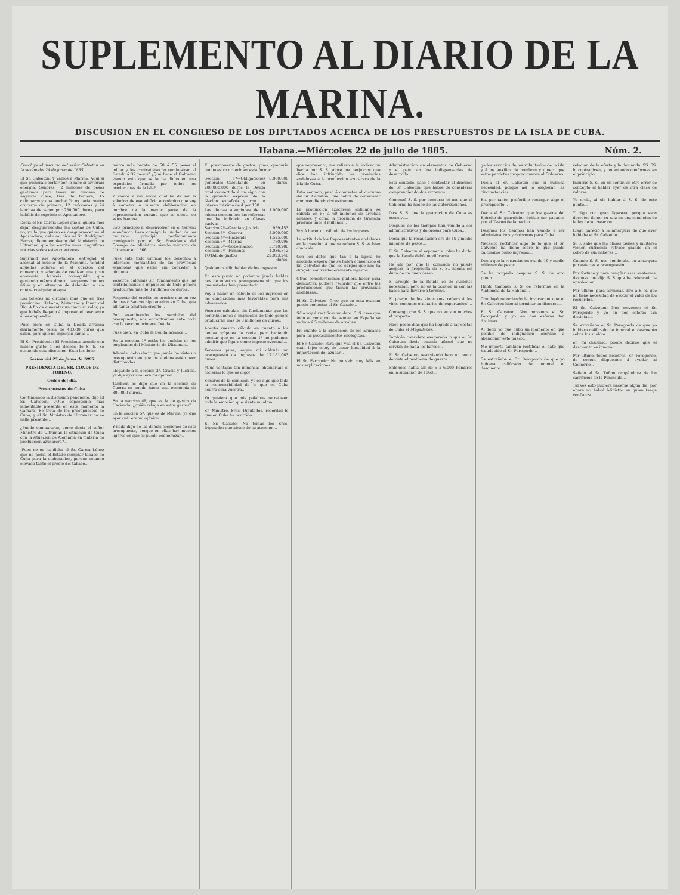SUPLEMENTO AL DIARIO DE LA MARINA.
DISCUSION EN EL CONGRESO DE LOS DIPUTADOS ACERCA DE LOS PRESUPUESTOS DE LA ISLA DE CUBA.
Habana.—Miércoles 22 de julio de 1885. Núm. 2.
Concluye el discurso del señor Calveton en la sesion del 24 de junio de 1885.
El Sr. Calveton: Y vamos á Marina. Aquí sí que pudiérais cortar por lo sano si tuviérais energía. Señores: ¡2 millones de pesos gastamos para tener un crucero de segunda clase, tres de tercera, 15 cañoneros y una lancha! Yo os daria cuatro cruceros de primera, 12 cañoneros y 24 lanchas de vapor por 780,000 duros, pero habíais de suprimir el Apostadero.
Decia el Sr. García López que si quiera mos dejar desguarnecidas las costas de Cuba; no, yo lo que quiero es desguarnecer es el Apostadero, del cual dice el Sr. Rodríguez Ferrer, digno empleado del Ministerio de Ultramar, que ha escrito unas magníficas noticias sobre estas cuestiones...
Suprimid ese Apostadero, entregad el arsenal al muelle de la Machina, vended aquellos solares en el corazon del comercio, y además de realizar una gran economía, habréis conseguido que gastando ménos dinero, tengamos buques útiles y en situacion de defender la isla contra cualquier ataque.
Los billetes no circulan más que en tres provincias: Habana, Matanzas y Pinar del Rio. Á fin de aumentar un tanto su valor, ya que habéis llegado á imponer el descuento á los empleados...
Pues bien: en Cuba la Deuda arranca diariamente cerca de 40,000 duros que salen, pero que no ingresan jamás...
El Sr. Presidente: El Presidente accede con mucho gusto á los deseos de S. S. Se suspende esta discusion. Eran las doce.
Sesion del 25 de junio de 1885.
PRESIDENCIA DEL SR. CONDE DE TORENO.
Orden del dia.
Presupuestos de Cuba.
Continuando la discusion pendiente, dijo El Sr. Calveton: ¿Qué especticulo más lamentable presenta en este momento la Cámara! Se trata de los presupuestos de Cuba, y el Sr. Ministro de Ultramar no se halla presente...
¿Puede compararse, como decia el señor Ministro de Ultramar, la situacion de Cuba con la situacion de Alemania en materia de produccion azucarera?...
¡Pues no os ha dicho el Sr. García López que no podia el Estado comprar tabaco de Cuba para la elaboracion, porque estando elevado tanto el precio del tabaco...
marca más barata de 50 á 55 pesos el millar y los contratistas lo suministran al Estado á 37 pesos? ¿Qué hace el Gobierno viendo esto que se le ha dicho en una exposicion firmada por todos los productores de la isla?...
Y vamos á ver ahora cuál ha de ser la solucion de ese edificio económico que voy á someter á vuestra deliberacion en nombre de la mayor parte de la representacion cubana que se sienta en estos bancos.
Este principio al desenvolver en el terreno económico lleva consigo la unidad de los recursos; principio perfectamente consignado por el Sr. Presidente del Consejo de Ministros siendo ministro de Ultramar en 1866...
Pues ante todo unificar los derechos á intereses mercantiles de las provincias españolas que están sin conceder á ninguna...
Vosotros calculais sin fundamento que las contribuciones é impuestos de todo género producirán más de 8 millones de duros...
Respecto del crédito es preciso que en vez de crear Bancos hipotecarios en Cuba, que allí tanta tendrían crédito...
Por examinando los servicios del presupuesto, nos encontramos ante todo con la seccion primera, Deuda...
Pues bien: en Cuba la Deuda arranca...
En la seccion 1ª están los sueldos de los empleados del Ministerio de Ultramar...
Además, debo decir que jamás he visto un presupuesto en que los sueldos estén peor distribuidos...
Llegando á la seccion 2ª, Gracia y Justicia, ya dije ayer cuál era mi opinion...
Tambien os digo que en la seccion de Guerra se puede hacer una economía de 300,000 duros...
En la seccion 4ª, que es la de gastos de Hacienda, ¿quién rebaja en estos gastos?...
En la seccion 5ª, que es de Marina, ya dije ayer cuál era mi opinion...
Y nada digo de las demás secciones de este presupuesto, porque en ellas hay muchos ligeros en que se puede economizar...
El presupuesto de gastos, pues, quedaria con nuestro criterio en esta forma:
| Seccion 1ª—Obligaciones generales—Calculando en 200.000,000 duros la Deuda total convertida á un siglo con la garantía expresa de la Nacion española y con un interés máximo de 4 por 100. | 8.000,000 duros. |
| Las demás atenciones de la misma seccion con las reformas que he indicado en Clases pasivas | 1.000,000 |
| Seccion 2ª—Gracia y Justicia | 959,453 |
| Seccion 3ª—Guerra | 5.000,000 |
| Seccion 4ª—Hacienda | 1.525,000 |
| Seccion 5ª—Marina | 780,995 |
| Seccion 6ª—Gobernacion | 3.720,986 |
| Seccion 7ª—Fomento | 1.036,812 |
| TOTAL de gastos | 22.023,246 duros. |
Quédamos sólo hablar de los ingresos.
En este punto no podemos jamás hablar nos de nuestros presupuestos sin que los que ustedes han presentado...
Voy á hacer un cálculo de los ingresos en las condiciones más favorables para mis adversarios.
Vosotros calculais sin fundamento que las contribuciones é impuestos de todo género producirán más de 8 millones de duros...
Acepto vuestro cálculo en cuanto á los demás orígenes de renta, pero hacíendo constar que en la seccion 1ª no podemos admitir que figure como ingreso eventual...
Tenemos pues, segun mi cálculo un presupuesto de ingresos de 17.181,063 duros...
¿Qué ventajas tan inmensas obtendríais si hicierais lo que os digo!
Señores de la comision, yo os digo que toda la responsabilidad de lo que en Cuba ocurra será vuestra...
Yo quisiera que mis palabras retratasen toda la emocion que siente mi alma...
Sr. Ministro, Sres. Diputados, recordad lo que en Cuba ha ocurrido...
El Sr. Casado: No temas los Sres. Diputados que abuse de su atencion...
que represento; me refiero á la indicacion hecha por S. S. sobre los perjuicios que dice han infringido las provincias andaluzas á la produccion azucarera de la isla de Cuba...
Esto sentado, paso á contestar al discurso del Sr. Calveton, que habré de considerar comprendiendo dos extremos...
La produccion azucarera antillana se calcula en 55 á 60 millones de arrobas anuales, y como la provincia de Granada produce unos 8 millones...
Voy á hacer un cálculo de los ingresos...
La actitud de los Representantes andaluces en la cuestion á que se refiere S. S. es bien conocida...
Con los datos que tan á la ligera he anotado, espero que se habrá convencido el Sr. Calveton de que los cargos que nos ha dirigido son verdaderamente injustos.
Otras consideraciones pudiera hacer para demostrar, pudiera recordar que entre las producciones que tienen las provincias andaluzas...
El Sr. Calveton: Creo que en esta ocasion puedo contestar al Sr. Casado...
Sólo voy á rectificar un dato. S. S. cree que todo el consumo de azúcar en España se reduce á 5 millones de arrobas...
En cuanto á la aplicacion de los azúcares para los procedimientos enológicos...
El Sr. Casado: Para que vea el Sr. Calveton cuán lejos estoy de tener hostilidad á la importacion del azúcar...
El Sr. Ferrando: No he sido muy feliz en mis explicaciones...
Administracion sin elementos de Gobierno y el país sin los indispensables de desarrollo.
Esto sentado, paso á contestar al discurso del Sr. Calveton, que habré de considerar comprendiendo dos extremos.
Comenzó S. S. por censurar el uso que el Gobierno ha hecho de las autorizaciones...
Dice S. S. que la guarnicion de Cuba es excesiva...
Despues de los tiempos han venido á ser administrativos y dolorosos para Cuba...
Decia que la recaudacion era de 19 y medio millones de pesos...
El Sr. Calveton al exponer su plan ha dicho que la Deuda debía modificarse...
He ahí por qué la comision no puede aceptar la propuesta de S. S., nacida sin duda de un buen deseo...
El arreglo de la Deuda es de evidente necesidad; pero no es la ocasion ni son las bases para llevarlo á término...
El precio de los vinos (me refiero á los vinos comunes ordinarios de exportacion)...
Convengo con S. S. que no es son muchos el proyecto...
Hace pocos días que ha llegado á las costas de Cuba el Magallanes...
También considero exagerado lo que el Sr. Calveton decia cuando afirmó que no servían de nada los barcos...
El Sr. Calveton resolviendo bajo un punto de vista el problema de guerra...
Entónces había allí de 5 á 6,000 hombres en la situacion de 1868...
gados servicios de los voluntarios de la isla y á los auxilios de hombres y dinero que estos patriotas proporcionaron al Gobierno.
Decia el Sr. Calveton que si hubiera necesidad, porque así lo exigieran las circunstancias...
Es, por tanto, preferible recargar algo el presupuesto...
Decia el Sr. Calveton que los gastos del Ejército de guarnicion debian ser pagados por el Tesoro de la nacion...
Despues los tiempos han venido á ser administrativos y dolorosos para Cuba...
Necesito rectificar algo de lo que el Sr. Calveton ha dicho sobre lo que puede calcularse como ingresos...
Decia que la recaudacion era de 19 y medio millones de pesos...
Se ha ocupado despues S. S. de otro punto...
Hablo tambien S. S. de reformas en la Audiencia de la Habana...
Concluyó recordando la invocacion que el Sr. Calveton hizo al terminar su discurso...
El Sr. Calveton: Nos movemos el Sr. Perogordo y yo en dos esferas tan distintas...
Al decir yo que hubo un momento en que posible de indignacion escribió á abandonar este puesto...
Me importa tambien rectificar el dato que ha aducido el Sr. Perogordo...
Se extrañaba el Sr. Perogordo de que yo hubiera calificado de inmoral el descuento...
relacion de la oferta y la demanda. SS. SS. lo contradicen, y no estando conformes en el principio...
Incurrió S. S., en mi sentir, en otro error de concepto al hablar ayer de otra clase de valores...
Yo creia, al oir hablar á S. S. de este punto...
Y digo con gran ligereza, porque esos decretos tienen su raiz en una condicion de la ley de su creacion...
Llego pareció á la amargura de que ayer hablaba el Sr. Calveton...
Si S. sabe que las clases civiles y militares vienen sufriendo retraso grande en el cobro de sus haberes...
Cuando S. S. nos ponderaba su amargura por estar este presupuesto...
Por fortuna y para templar esas anatemas, despues nos dijo S. S. que ha celebrado la aprobacion...
Por último, para terminar, diré á S. S. que no tiene necesidad de evocar el valor de los recuerdos...
El Sr. Calveton: Nos movemos el Sr. Perogordo y yo en dos esferas tan distintas...
Se extrañaba el Sr. Perogordo de que yo hubiera calificado de inmoral el descuento sobre los sueldos...
en mi discurso, puede decirse que el descuento es inmoral...
Por último, todos nosotros, Sr. Perogordo, de comun dispuestos á ayudar al Gobierno...
Señalo al Sr. Tuñon ocupándose de los sacrificios de la Península...
Tal vez esto pudiera hacerse algun dia; por ahora no habrá Ministro en quien tenga confianza...